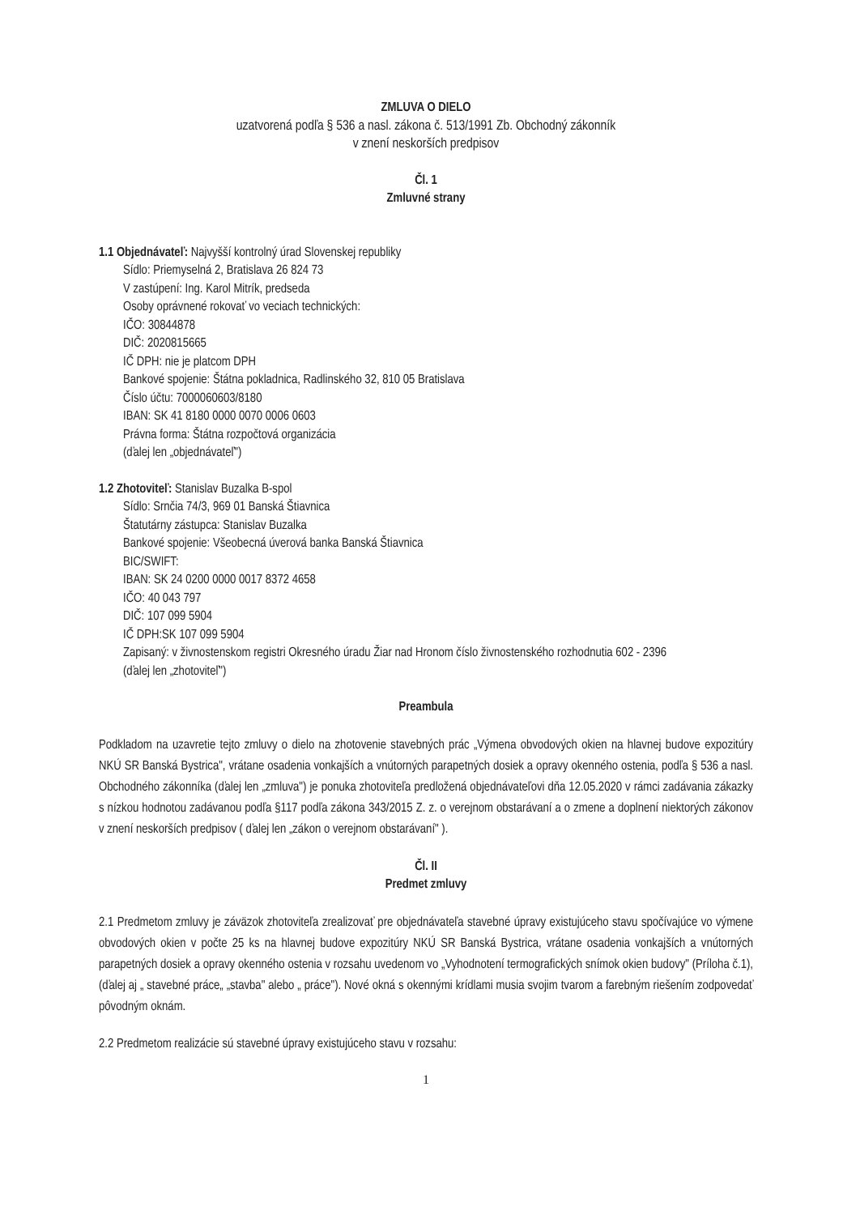ZMLUVA O DIELO
uzatvorená podľa § 536 a nasl. zákona č. 513/1991 Zb. Obchodný zákonník
v znení neskorších predpisov
Čl. 1
Zmluvné strany
1.1 Objednávateľ: Najvyšší kontrolný úrad Slovenskej republiky
Sídlo: Priemyselná 2, Bratislava 26 824 73
V zastúpení: Ing. Karol Mitrík, predseda
Osoby oprávnené rokovať vo veciach technických:
IČO: 30844878
DIČ: 2020815665
IČ DPH: nie je platcom DPH
Bankové spojenie: Štátna pokladnica, Radlinského 32, 810 05 Bratislava
Číslo účtu: 7000060603/8180
IBAN: SK 41 8180 0000 0070 0006 0603
Právna forma: Štátna rozpočtová organizácia
(ďalej len „objednávateľ")
1.2 Zhotoviteľ: Stanislav Buzalka B-spol
Sídlo: Srnčia 74/3, 969 01 Banská Štiavnica
Štatutárny zástupca: Stanislav Buzalka
Bankové spojenie: Všeobecná úverová banka Banská Štiavnica
BIC/SWIFT:
IBAN: SK 24 0200 0000 0017 8372 4658
IČO: 40 043 797
DIČ: 107 099 5904
IČ DPH:SK 107 099 5904
Zapisaný: v živnostenskom registri Okresného úradu Žiar nad Hronom číslo živnostenského rozhodnutia 602 - 2396
(ďalej len „zhotoviteľ")
Preambula
Podkladom na uzavretie tejto zmluvy o dielo na zhotovenie stavebných prác „Výmena obvodových okien na hlavnej budove expozitúry NKÚ SR Banská Bystrica", vrátane osadenia vonkajších a vnútorných parapetných dosiek a opravy okenného ostenia, podľa § 536 a nasl. Obchodného zákonníka (ďalej len „zmluva") je ponuka zhotoviteľa predložená objednávateľovi dňa 12.05.2020 v rámci zadávania zákazky s nízkou hodnotou zadávanou podľa §117 podľa zákona 343/2015 Z. z. o verejnom obstarávaní a o zmene a doplnení niektorých zákonov v znení neskorších predpisov ( ďalej len „zákon o verejnom obstarávaní" ).
Čl. II
Predmet zmluvy
2.1 Predmetom zmluvy je záväzok zhotoviteľa zrealizovať pre objednávateľa stavebné úpravy existujúceho stavu spočívajúce vo výmene obvodových okien v počte 25 ks na hlavnej budove expozitúry NKÚ SR Banská Bystrica, vrátane osadenia vonkajších a vnútorných parapetných dosiek a opravy okenného ostenia v rozsahu uvedenom vo „Vyhodnotení termografických snímok okien budovy" (Príloha č.1), (ďalej aj „ stavebné práce„ „stavba" alebo „ práce"). Nové okná s okennými krídlami musia svojim tvarom a farebným riešením zodpovedať pôvodným oknám.
2.2 Predmetom realizácie sú stavebné úpravy existujúceho stavu v rozsahu:
1